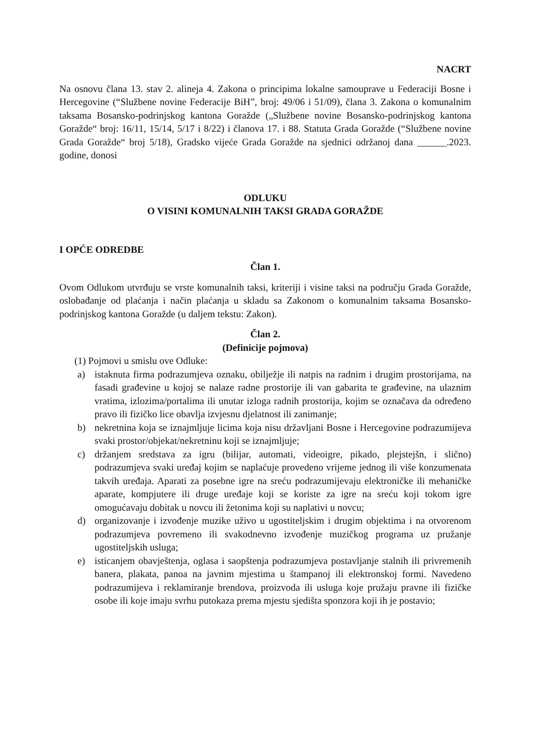NACRT
Na osnovu člana 13. stav 2. alineja 4. Zakona o principima lokalne samouprave u Federaciji Bosne i Hercegovine (“Službene novine Federacije BiH”, broj: 49/06 i 51/09), člana 3. Zakona o komunalnim taksama Bosansko-podrinjskog kantona Goražde („Službene novine Bosansko-podrinjskog kantona Goražde“ broj: 16/11, 15/14, 5/17 i 8/22) i članova 17. i 88. Statuta Grada Goražde (“Službene novine Grada Goražde“ broj 5/18), Gradsko vijeće Grada Goražde na sjednici održanoj dana ______.2023. godine, donosi
ODLUKU
O VISINI KOMUNALNIH TAKSI GRADA GORAŽDE
I OPĆE ODREDBE
Član 1.
Ovom Odlukom utvrđuju se vrste komunalnih taksi, kriteriji i visine taksi na području Grada Goražde, oslobađanje od plaćanja i način plaćanja u skladu sa Zakonom o komunalnim taksama Bosansko-podrinjskog kantona Goražde (u daljem tekstu: Zakon).
Član 2.
(Definicije pojmova)
(1) Pojmovi u smislu ove Odluke:
a) istaknuta firma podrazumjeva oznaku, obilježje ili natpis na radnim i drugim prostorijama, na fasadi građevine u kojoj se nalaze radne prostorije ili van gabarita te građevine, na ulaznim vratima, izlozima/portalima ili unutar izloga radnih prostorija, kojim se označava da određeno pravo ili fizičko lice obavlja izvjesnu djelatnost ili zanimanje;
b) nekretnina koja se iznajmljuje licima koja nisu državljani Bosne i Hercegovine podrazumijeva svaki prostor/objekat/nekretninu koji se iznajmljuje;
c) držanjem sredstava za igru (bilijar, automati, videoigre, pikado, plejstejšn, i slično) podrazumjeva svaki uređaj kojim se naplaćuje provedeno vrijeme jednog ili više konzumenata takvih uređaja. Aparati za posebne igre na sreću podrazumijevaju elektroničke ili mehaničke aparate, kompjutere ili druge uređaje koji se koriste za igre na sreću koji tokom igre omogućavaju dobitak u novcu ili žetonima koji su naplativi u novcu;
d) organizovanje i izvođenje muzike uživo u ugostiteljskim i drugim objektima i na otvorenom podrazumjeva povremeno ili svakodnevno izvođenje muzičkog programa uz pružanje ugostiteljskih usluga;
e) isticanjem obavještenja, oglasa i saopštenja podrazumjeva postavljanje stalnih ili privremenih banera, plakata, panoa na javnim mjestima u štampanoj ili elektronskoj formi. Navedeno podrazumijeva i reklamiranje brendova, proizvoda ili usluga koje pružaju pravne ili fizičke osobe ili koje imaju svrhu putokaza prema mjestu sjedišta sponzora koji ih je postavio;